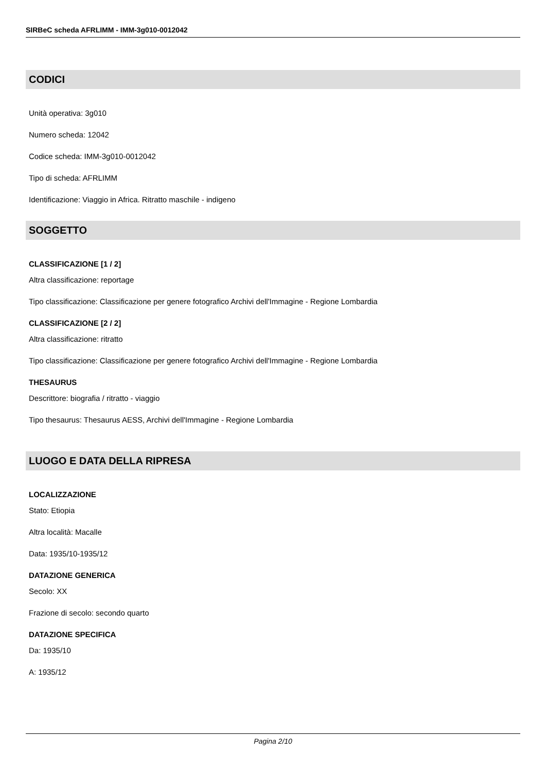SIRBeC scheda AFRLIMM - IMM-3g010-0012042
CODICI
Unità operativa: 3g010
Numero scheda: 12042
Codice scheda: IMM-3g010-0012042
Tipo di scheda: AFRLIMM
Identificazione: Viaggio in Africa. Ritratto maschile - indigeno
SOGGETTO
CLASSIFICAZIONE [1 / 2]
Altra classificazione: reportage
Tipo classificazione: Classificazione per genere fotografico Archivi dell'Immagine - Regione Lombardia
CLASSIFICAZIONE [2 / 2]
Altra classificazione: ritratto
Tipo classificazione: Classificazione per genere fotografico Archivi dell'Immagine - Regione Lombardia
THESAURUS
Descrittore: biografia / ritratto - viaggio
Tipo thesaurus: Thesaurus AESS, Archivi dell'Immagine - Regione Lombardia
LUOGO E DATA DELLA RIPRESA
LOCALIZZAZIONE
Stato: Etiopia
Altra località: Macalle
Data: 1935/10-1935/12
DATAZIONE GENERICA
Secolo: XX
Frazione di secolo: secondo quarto
DATAZIONE SPECIFICA
Da: 1935/10
A: 1935/12
Pagina 2/10